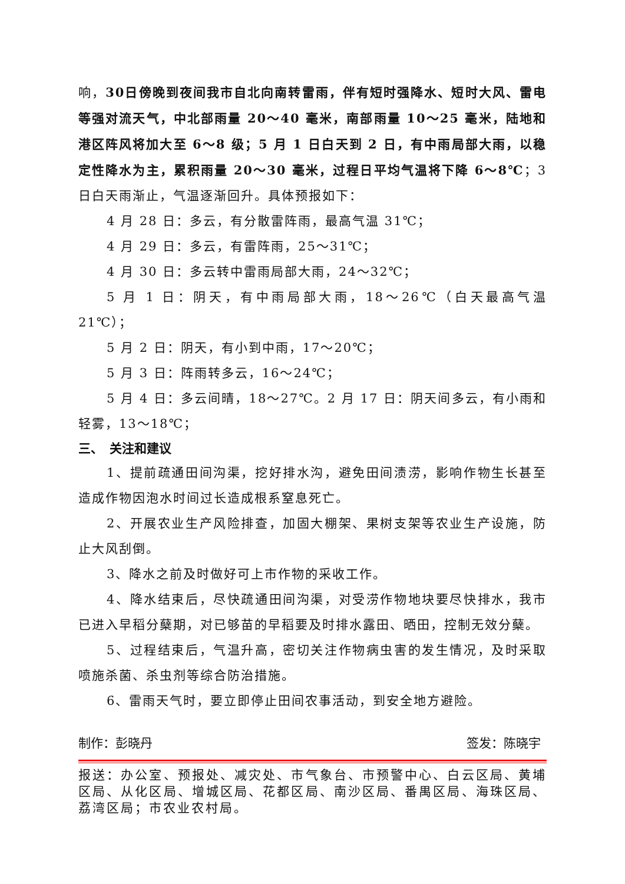响，30日傍晚到夜间我市自北向南转雷雨，伴有短时强降水、短时大风、雷电等强对流天气，中北部雨量 20～40 毫米，南部雨量 10～25 毫米，陆地和港区阵风将加大至 6～8 级；5 月 1 日白天到 2 日，有中雨局部大雨，以稳定性降水为主，累积雨量 20～30 毫米，过程日平均气温将下降 6～8℃；3 日白天雨渐止，气温逐渐回升。具体预报如下：
4 月 28 日：多云，有分散雷阵雨，最高气温 31℃；
4 月 29 日：多云，有雷阵雨，25～31℃；
4 月 30 日：多云转中雷雨局部大雨，24～32℃；
5 月 1 日：阴天，有中雨局部大雨，18～26℃（白天最高气温 21℃）；
5 月 2 日：阴天，有小到中雨，17～20℃；
5 月 3 日：阵雨转多云，16～24℃；
5 月 4 日：多云间晴，18～27℃。2 月 17 日：阴天间多云，有小雨和轻雾，13～18℃；
三、　关注和建议
1、提前疏通田间沟渠，挖好排水沟，避免田间渍涝，影响作物生长甚至造成作物因泡水时间过长造成根系窒息死亡。
2、开展农业生产风险排查，加固大棚架、果树支架等农业生产设施，防止大风刮倒。
3、降水之前及时做好可上市作物的采收工作。
4、降水结束后，尽快疏通田间沟渠，对受涝作物地块要尽快排水，我市已进入早稻分蘖期，对已够苗的早稻要及时排水露田、晒田，控制无效分蘖。
5、过程结束后，气温升高，密切关注作物病虫害的发生情况，及时采取喷施杀菌、杀虫剂等综合防治措施。
6、雷雨天气时，要立即停止田间农事活动，到安全地方避险。
制作：彭晓丹 签发：陈晓宇
报送：办公室、预报处、减灾处、市气象台、市预警中心、白云区局、黄埔区局、从化区局、增城区局、花都区局、南沙区局、番禺区局、海珠区局、荔湾区局；市农业农村局。